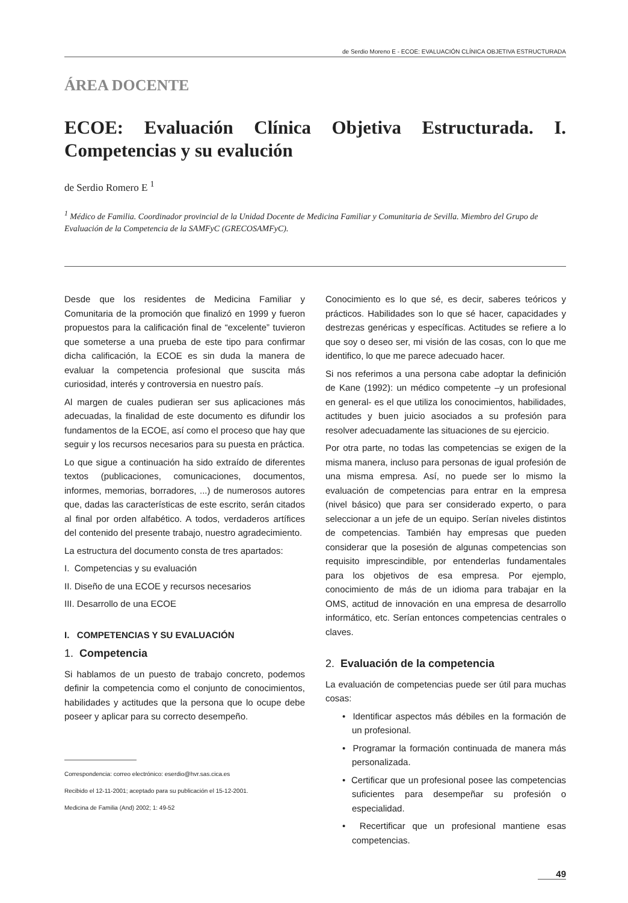de Serdio Moreno E - ECOE: EVALUACIÓN CLÍNICA OBJETIVA ESTRUCTURADA
ÁREA DOCENTE
ECOE: Evaluación Clínica Objetiva Estructurada. I. Competencias y su evalución
de Serdio Romero E <sup>1</sup>
<sup>1</sup> Médico de Familia. Coordinador provincial de la Unidad Docente de Medicina Familiar y Comunitaria de Sevilla. Miembro del Grupo de Evaluación de la Competencia de la SAMFyC (GRECOSAMFyC).
Desde que los residentes de Medicina Familiar y Comunitaria de la promoción que finalizó en 1999 y fueron propuestos para la calificación final de “excelente” tuvieron que someterse a una prueba de este tipo para confirmar dicha calificación, la ECOE es sin duda la manera de evaluar la competencia profesional que suscita más curiosidad, interés y controversia en nuestro país.
Al margen de cuales pudieran ser sus aplicaciones más adecuadas, la finalidad de este documento es difundir los fundamentos de la ECOE, así como el proceso que hay que seguir y los recursos necesarios para su puesta en práctica.
Lo que sigue a continuación ha sido extraído de diferentes textos (publicaciones, comunicaciones, documentos, informes, memorias, borradores, ...) de numerosos autores que, dadas las características de este escrito, serán citados al final por orden alfabético. A todos, verdaderos artífices del contenido del presente trabajo, nuestro agradecimiento.
La estructura del documento consta de tres apartados:
I. Competencias y su evaluación
II. Diseño de una ECOE y recursos necesarios
III. Desarrollo de una ECOE
I. COMPETENCIAS Y SU EVALUACIÓN
1. Competencia
Si hablamos de un puesto de trabajo concreto, podemos definir la competencia como el conjunto de conocimientos, habilidades y actitudes que la persona que lo ocupe debe poseer y aplicar para su correcto desempeño.
Correspondencia: correo electrónico: eserdio@hvr.sas.cica.es
Recibido el 12-11-2001; aceptado para su publicación el 15-12-2001.
Medicina de Familia (And) 2002; 1: 49-52
Conocimiento es lo que sé, es decir, saberes teóricos y prácticos. Habilidades son lo que sé hacer, capacidades y destrezas genéricas y específicas. Actitudes se refiere a lo que soy o deseo ser, mi visión de las cosas, con lo que me identifico, lo que me parece adecuado hacer.
Si nos referimos a una persona cabe adoptar la definición de Kane (1992): un médico competente –y un profesional en general- es el que utiliza los conocimientos, habilidades, actitudes y buen juicio asociados a su profesión para resolver adecuadamente las situaciones de su ejercicio.
Por otra parte, no todas las competencias se exigen de la misma manera, incluso para personas de igual profesión de una misma empresa. Así, no puede ser lo mismo la evaluación de competencias para entrar en la empresa (nivel básico) que para ser considerado experto, o para seleccionar a un jefe de un equipo. Serían niveles distintos de competencias. También hay empresas que pueden considerar que la posesión de algunas competencias son requisito imprescindible, por entenderlas fundamentales para los objetivos de esa empresa. Por ejemplo, conocimiento de más de un idioma para trabajar en la OMS, actitud de innovación en una empresa de desarrollo informático, etc. Serían entonces competencias centrales o claves.
2. Evaluación de la competencia
La evaluación de competencias puede ser útil para muchas cosas:
• Identificar aspectos más débiles en la formación de un profesional.
• Programar la formación continuada de manera más personalizada.
• Certificar que un profesional posee las competencias suficientes para desempeñar su profesión o especialidad.
• Recertificar que un profesional mantiene esas competencias.
49